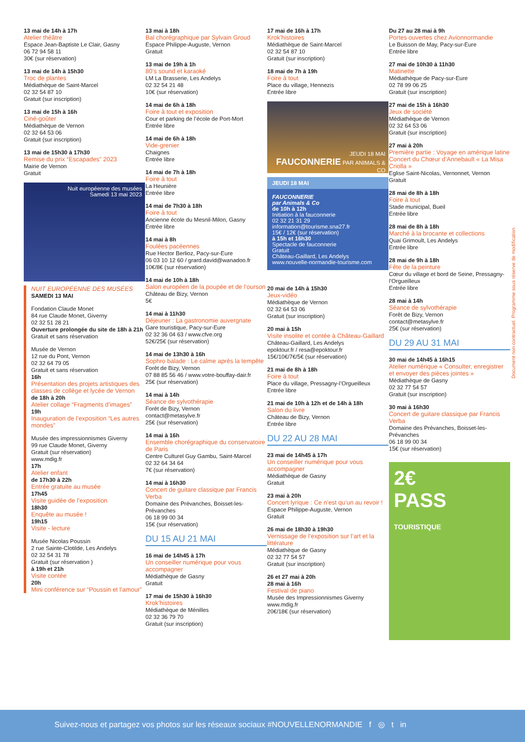13 mai de 14h à 17h
Atelier théâtre
Espace Jean-Baptiste Le Clair, Gasny
06 72 94 58 11
30€ (sur réservation)
13 mai de 14h à 15h30
Troc de plantes
Médiathèque de Saint-Marcel
02 32 54 87 10
Gratuit (sur inscription)
13 mai de 15h à 16h
Ciné-goûter
Médiathèque de Vernon
02 32 64 53 06
Gratuit (sur inscription)
13 mai de 15h30 à 17h30
Remise du prix “Escapades” 2023
Mairie de Vernon
Gratuit
Nuit européenne des musées
Samedi 13 mai 2023
NUIT EUROPÉENNE DES MUSÉES
SAMEDI 13 MAI
Fondation Claude Monet
84 rue Claude Monet, Giverny
02 32 51 28 21
Ouverture prolongée du site de 18h à 21h
Gratuit et sans réservation
Musée de Vernon
12 rue du Pont, Vernon
02 32 64 79 05
Gratuit et sans réservation
16h
Présentation des projets artistiques des classes de collège et lycée de Vernon
de 18h à 20h
Atelier collage “Fragments d’images”
19h
Inauguration de l’exposition “Les autres mondes”
Musée des impressionnismes Giverny
99 rue Claude Monet, Giverny
Gratuit (sur réservation)
www.mdig.fr
17h
Atelier enfant
de 17h30 à 22h
Entrée gratuite au musée
17h45
Visite guidée de l’exposition
18h30
Enquête au musée !
19h15
Visite - lecture
Musée Nicolas Poussin
2 rue Sainte-Clotilde, Les Andelys
02 32 54 31 78
Gratuit (sur réservation )
à 19h et 21h
Visite contée
20h
Mini conférence sur “Poussin et l’amour”
13 mai à 18h
Bal chorégraphique par Sylvain Groud
Espace Philippe-Auguste, Vernon
Gratuit
13 mai de 19h à 1h
80’s sound et karaoké
LM La Brasserie, Les Andelys
02 32 54 21 48
10€ (sur réservation)
14 mai de 6h à 18h
Foire à tout et exposition
Cour et parking de l’école de Port-Mort
Entrée libre
14 mai de 6h à 18h
Vide-grenier
Chaignes
Entrée libre
14 mai de 7h à 18h
Foire à tout
La Heunière
Entrée libre
14 mai de 7h30 à 18h
Foire à tout
Ancienne école du Mesnil-Milon, Gasny
Entrée libre
14 mai à 8h
Foulées pacéennes
Rue Hector Berlioz, Pacy-sur-Eure
06 03 10 12 60 / grard.david@wanadoo.fr
10€/8€ (sur réservation)
14 mai de 10h à 18h
Salon européen de la poupée et de l’ourson
Château de Bizy, Vernon
5€
14 mai à 11h30
Déjeuner : La gastronomie auvergnate
Gare touristique, Pacy-sur-Eure
02 32 36 04 63 / www.cfve.org
52€/25€ (sur réservation)
14 mai de 13h30 à 16h
Sophro balade : Le calme après la tempête
Forêt de Bizy, Vernon
07 88 85 56 46 / www.votre-bouffay-dair.fr
25€ (sur réservation)
14 mai à 14h
Séance de sylvothérapie
Forêt de Bizy, Vernon
contact@metasylve.fr
25€ (sur réservation)
14 mai à 16h
Ensemble chorégraphique du conservatoire de Paris
Centre Culturel Guy Gambu, Saint-Marcel
02 32 64 34 64
7€ (sur réservation)
14 mai à 16h30
Concert de guitare classique par Francis Verba
Domaine des Prévanches, Boisset-les-Prévanches
06 18 99 00 34
15€ (sur réservation)
DU 15 AU 21 MAI
16 mai de 14h45 à 17h
Un conseiller numérique pour vous accompagner
Médiathèque de Gasny
Gratuit
17 mai de 15h30 à 16h30
Krok’histoires
Médiathèque de Ménilles
02 32 36 79 70
Gratuit (sur inscription)
17 mai de 16h à 17h
Krok’histoires
Médiathèque de Saint-Marcel
02 32 54 87 10
Gratuit (sur inscription)
18 mai de 7h à 19h
Foire à tout
Place du village, Hennezis
Entrée libre
JEUDI 18 MAI
FAUCONNERIE PAR ANIMALS & CO
JEUDI 18 MAI
FAUCONNERIE
par Animals & Co
de 10h à 12h
Initiation à la fauconnerie
02 32 21 31 29
information@tourisme.sna27.fr
15€ / 12€ (sur réservation)
à 15h et 16h30
Spectacle de fauconnerie
Gratuit
Château-Gaillard, Les Andelys
www.nouvelle-normandie-tourisme.com
20 mai de 14h à 15h30
Jeux-vidéo
Médiathèque de Vernon
02 32 64 53 06
Gratuit (sur inscription)
20 mai à 15h
Visite insolite et contée à Château-Gaillard
Château-Gaillard, Les Andelys
epoktour.fr / resa@epoktour.fr
15€/10€/7€/5€ (sur réservation)
21 mai de 8h à 18h
Foire à tout
Place du village, Pressagny-l’Orgueilleux
Entrée libre
21 mai de 10h à 12h et de 14h à 18h
Salon du livre
Château de Bizy, Vernon
Entrée libre
DU 22 AU 28 MAI
23 mai de 14h45 à 17h
Un conseiller numérique pour vous accompagner
Médiathèque de Gasny
Gratuit
23 mai à 20h
Concert lyrique : Ce n’est qu’un au revoir !
Espace Philippe-Auguste, Vernon
Gratuit
26 mai de 18h30 à 19h30
Vernissage de l’exposition sur l’art et la littérature
Médiathèque de Gasny
02 32 77 54 57
Gratuit (sur inscription)
26 et 27 mai à 20h
28 mai à 16h
Festival de piano
Musée des Impressionnismes Giverny
www.mdig.fr
20€/18€ (sur réservation)
Du 27 au 28 mai à 9h
Portes ouvertes chez Avionnormandie
Le Buisson de May, Pacy-sur-Eure
Entrée libre
27 mai de 10h30 à 11h30
Matinette
Médiathèque de Pacy-sur-Eure
02 78 99 06 25
Gratuit (sur inscription)
27 mai de 15h à 16h30
Jeux de société
Médiathèque de Vernon
02 32 64 53 06
Gratuit (sur inscription)
27 mai à 20h
Première partie : Voyage en amérique latine
Concert du Chœur d’Annebault « La Misa Criolla »
Eglise Saint-Nicolas, Vernonnet, Vernon
Gratuit
28 mai de 8h à 18h
Foire à tout
Stade municipal, Bueil
Entrée libre
28 mai de 8h à 18h
Marché à la brocante et collections
Quai Grimoult, Les Andelys
Entrée libre
28 mai de 9h à 18h
Fête de la peinture
Cœur du village et bord de Seine, Pressagny-l’Orgueilleux
Entrée libre
28 mai à 14h
Séance de sylvothérapie
Forêt de Bizy, Vernon
contact@metasylve.fr
25€ (sur réservation)
DU 29 AU 31 MAI
30 mai de 14h45 à 16h15
Atelier numérique « Consulter, enregistrer et envoyer des pièces jointes »
Médiathèque de Gasny
02 32 77 54 57
Gratuit (sur inscription)
30 mai à 16h30
Concert de guitare classique par Francis Verba
Domaine des Prévanches, Boisset-les-Prévanches
06 18 99 00 34
15€ (sur réservation)
2€
PASS
TOURISTIQUE
Document non contractuel. Programme sous réserve de modification.
Suivez-nous et partagez vos photos sur les réseaux sociaux #NOUVELLENORMANDIE f ◎ t in